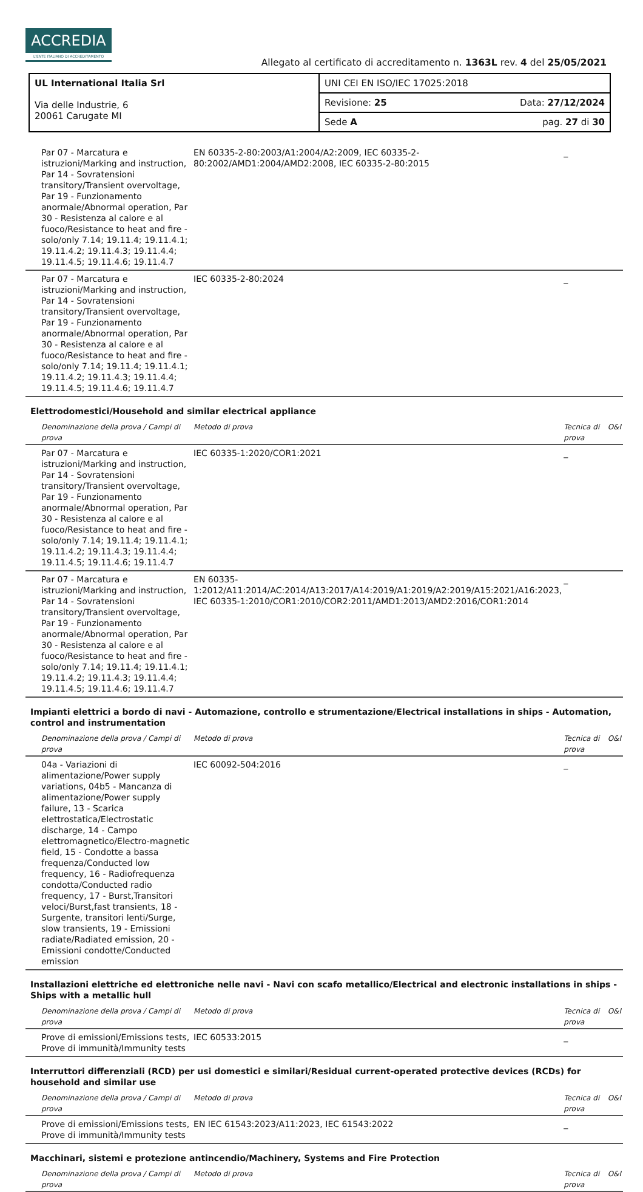ACCREDIA
L'ENTE ITALIANO DI ACCREDITAMENTO
Allegato al certificato di accreditamento n. 1363L rev. 4 del 25/05/2021
| UL International Italia Srl Via delle Industrie, 6 20061 Carugate MI | UNI CEI EN ISO/IEC 17025:2018 | |
| | Revisione: 25 | Data: 27/12/2024 |
| | Sede A | pag. 27 di 30 |
| Par 07 - Marcatura e istruzioni/Marking and instruction, Par 14 - Sovratensioni transitory/Transient overvoltage, Par 19 - Funzionamento anormale/Abnormal operation, Par 30 - Resistenza al calore e al fuoco/Resistance to heat and fire - solo/only 7.14; 19.11.4; 19.11.4.1; 19.11.4.2; 19.11.4.3; 19.11.4.4; 19.11.4.5; 19.11.4.6; 19.11.4.7 | EN 60335-2-80:2003/A1:2004/A2:2009, IEC 60335-2-80:2002/AMD1:2004/AMD2:2008, IEC 60335-2-80:2015 | _ | |
| Par 07 - Marcatura e istruzioni/Marking and instruction, Par 14 - Sovratensioni transitory/Transient overvoltage, Par 19 - Funzionamento anormale/Abnormal operation, Par 30 - Resistenza al calore e al fuoco/Resistance to heat and fire - solo/only 7.14; 19.11.4; 19.11.4.1; 19.11.4.2; 19.11.4.3; 19.11.4.4; 19.11.4.5; 19.11.4.6; 19.11.4.7 | IEC 60335-2-80:2024 | _ | |
| Elettrodomestici/Household and similar electrical appliance | | | |
| Denominazione della prova / Campi di prova | Metodo di prova | Tecnica di prova | O&I |
| Par 07 - Marcatura e istruzioni/Marking and instruction, Par 14 - Sovratensioni transitory/Transient overvoltage, Par 19 - Funzionamento anormale/Abnormal operation, Par 30 - Resistenza al calore e al fuoco/Resistance to heat and fire - solo/only 7.14; 19.11.4; 19.11.4.1; 19.11.4.2; 19.11.4.3; 19.11.4.4; 19.11.4.5; 19.11.4.6; 19.11.4.7 | IEC 60335-1:2020/COR1:2021 | _ | |
| Par 07 - Marcatura e istruzioni/Marking and instruction, Par 14 - Sovratensioni transitory/Transient overvoltage, Par 19 - Funzionamento anormale/Abnormal operation, Par 30 - Resistenza al calore e al fuoco/Resistance to heat and fire - solo/only 7.14; 19.11.4; 19.11.4.1; 19.11.4.2; 19.11.4.3; 19.11.4.4; 19.11.4.5; 19.11.4.6; 19.11.4.7 | EN 60335-1:2012/A11:2014/AC:2014/A13:2017/A14:2019/A1:2019/A2:2019/A15:2021/A16:2023, IEC 60335-1:2010/COR1:2010/COR2:2011/AMD1:2013/AMD2:2016/COR1:2014 | _ | |
| Impianti elettrici a bordo di navi - Automazione, controllo e strumentazione/Electrical installations in ships - Automation, control and instrumentation | | | |
| Denominazione della prova / Campi di prova | Metodo di prova | Tecnica di prova | O&I |
| 04a - Variazioni di alimentazione/Power supply variations, 04b5 - Mancanza di alimentazione/Power supply failure, 13 - Scarica elettrostatica/Electrostatic discharge, 14 - Campo elettromagnetico/Electro-magnetic field, 15 - Condotte a bassa frequenza/Conducted low frequency, 16 - Radiofrequenza condotta/Conducted radio frequency, 17 - Burst,Transitori veloci/Burst,fast transients, 18 - Surgente, transitori lenti/Surge, slow transients, 19 - Emissioni radiate/Radiated emission, 20 - Emissioni condotte/Conducted emission | IEC 60092-504:2016 | _ | |
| Installazioni elettriche ed elettroniche nelle navi - Navi con scafo metallico/Electrical and electronic installations in ships - Ships with a metallic hull | | | |
| Denominazione della prova / Campi di prova | Metodo di prova | Tecnica di prova | O&I |
| Prove di emissioni/Emissions tests, Prove di immunità/Immunity tests | IEC 60533:2015 | _ | |
| Interruttori differenziali (RCD) per usi domestici e similari/Residual current-operated protective devices (RCDs) for household and similar use | | | |
| Denominazione della prova / Campi di prova | Metodo di prova | Tecnica di prova | O&I |
| Prove di emissioni/Emissions tests, Prove di immunità/Immunity tests | EN IEC 61543:2023/A11:2023, IEC 61543:2022 | _ | |
| Macchinari, sistemi e protezione antincendio/Machinery, Systems and Fire Protection | | | |
| Denominazione della prova / Campi di prova | Metodo di prova | Tecnica di prova | O&I |